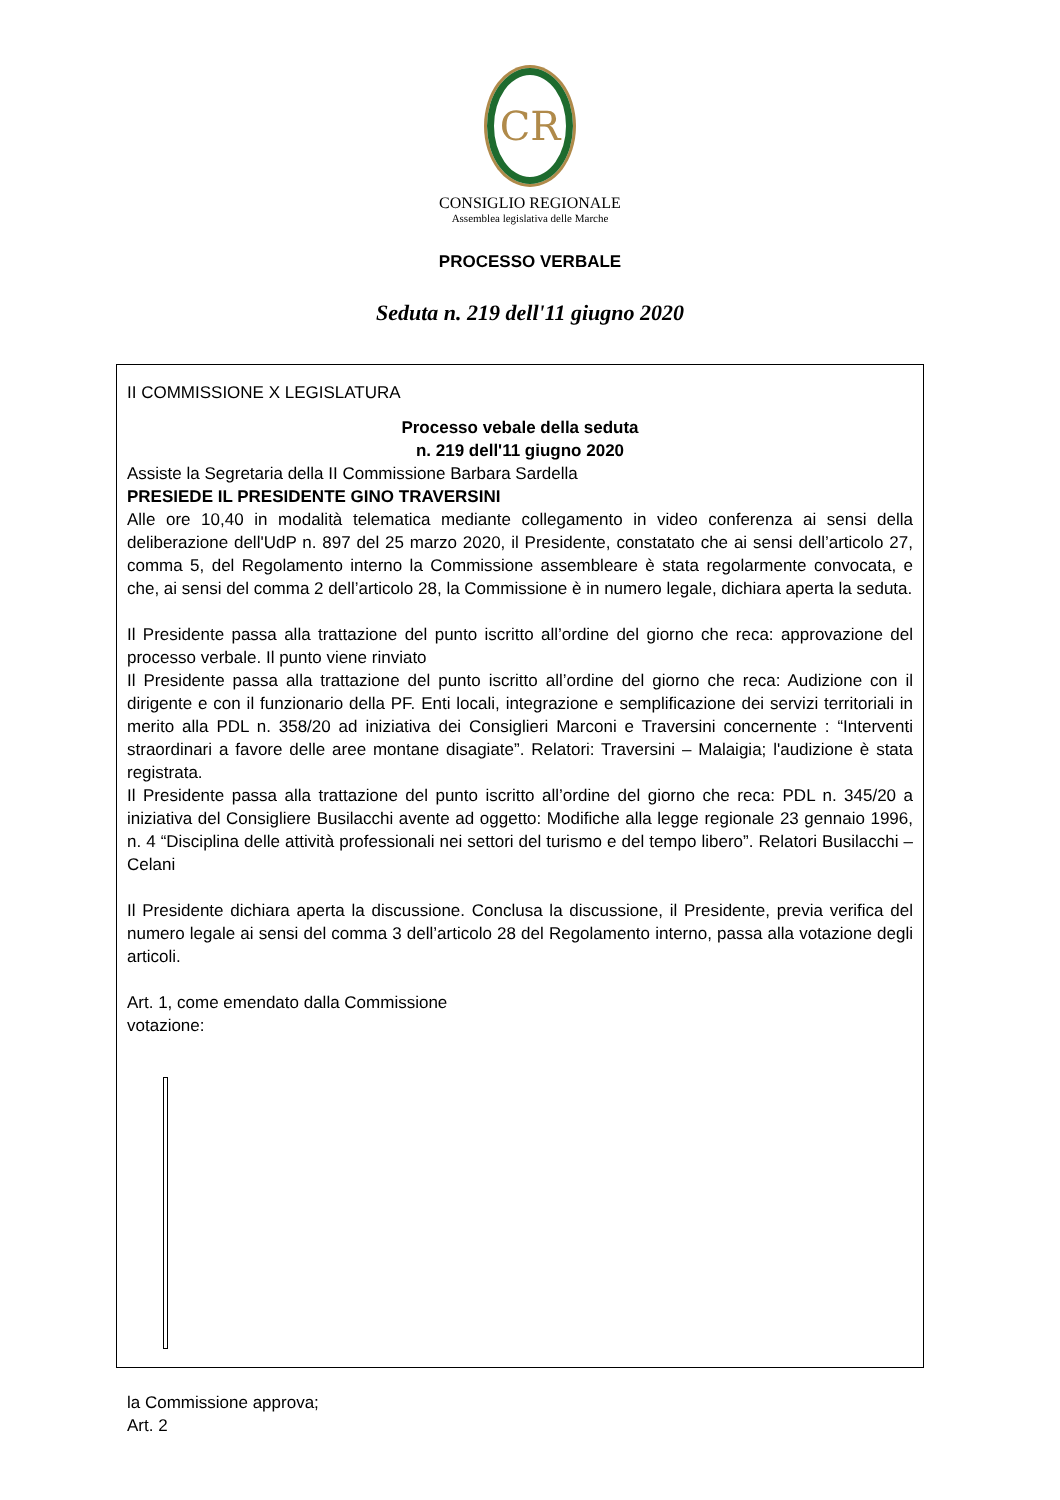CR
CONSIGLIO REGIONALE
Assemblea legislativa delle Marche
PROCESSO VERBALE
Seduta n. 219 dell'11 giugno 2020
II COMMISSIONE X LEGISLATURA
Processo vebale della seduta
n. 219 dell'11 giugno 2020
Assiste la Segretaria della II Commissione Barbara Sardella
PRESIEDE IL PRESIDENTE GINO TRAVERSINI
Alle ore 10,40 in modalità telematica mediante collegamento in video conferenza ai sensi della deliberazione dell'UdP n. 897 del 25 marzo 2020, il Presidente, constatato che ai sensi dell’articolo 27, comma 5, del Regolamento interno la Commissione assembleare è stata regolarmente convocata, e che, ai sensi del comma 2 dell’articolo 28, la Commissione è in numero legale, dichiara aperta la seduta.
Il Presidente passa alla trattazione del punto iscritto all’ordine del giorno che reca: approvazione del processo verbale. Il punto viene rinviato
Il Presidente passa alla trattazione del punto iscritto all’ordine del giorno che reca: Audizione con il dirigente e con il funzionario della PF. Enti locali, integrazione e semplificazione dei servizi territoriali in merito alla PDL n. 358/20 ad iniziativa dei Consiglieri Marconi e Traversini concernente : “Interventi straordinari a favore delle aree montane disagiate”. Relatori: Traversini – Malaigia; l'audizione è stata registrata.
Il Presidente passa alla trattazione del punto iscritto all’ordine del giorno che reca: PDL n. 345/20 a iniziativa del Consigliere Busilacchi avente ad oggetto: Modifiche alla legge regionale 23 gennaio 1996, n. 4 “Disciplina delle attività professionali nei settori del turismo e del tempo libero”. Relatori Busilacchi – Celani
Il Presidente dichiara aperta la discussione. Conclusa la discussione, il Presidente, previa verifica del numero legale ai sensi del comma 3 dell’articolo 28 del Regolamento interno, passa alla votazione degli articoli.
Art. 1, come emendato dalla Commissione
votazione:
la Commissione approva;
Art. 2